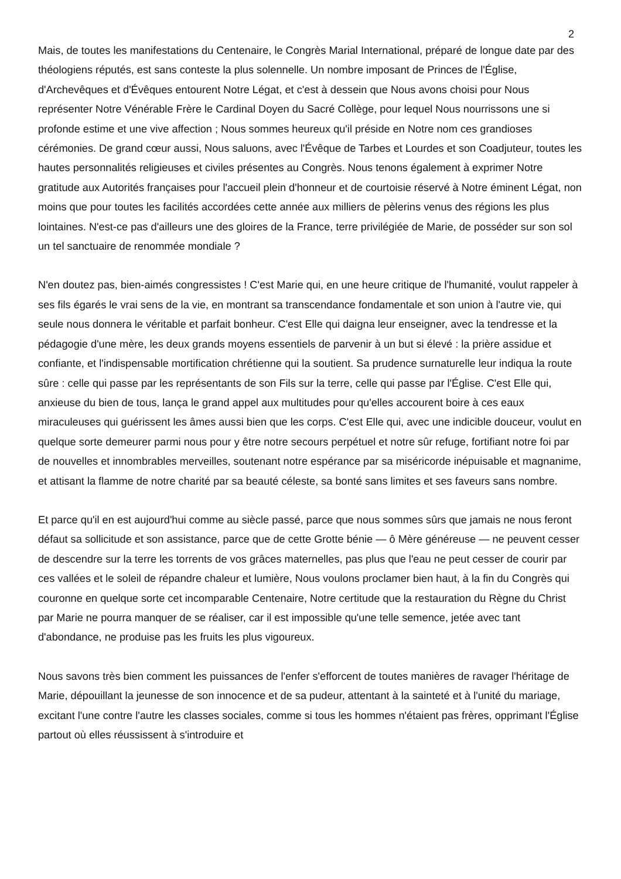2
Mais, de toutes les manifestations du Centenaire, le Congrès Marial International, préparé de longue date par des théologiens réputés, est sans conteste la plus solennelle. Un nombre imposant de Princes de l'Église, d'Archevêques et d'Évêques entourent Notre Légat, et c'est à dessein que Nous avons choisi pour Nous représenter Notre Vénérable Frère le Cardinal Doyen du Sacré Collège, pour lequel Nous nourrissons une si profonde estime et une vive affection ; Nous sommes heureux qu'il préside en Notre nom ces grandioses cérémonies. De grand cœur aussi, Nous saluons, avec l'Évêque de Tarbes et Lourdes et son Coadjuteur, toutes les hautes personnalités religieuses et civiles présentes au Congrès. Nous tenons également à exprimer Notre gratitude aux Autorités françaises pour l'accueil plein d'honneur et de courtoisie réservé à Notre éminent Légat, non moins que pour toutes les facilités accordées cette année aux milliers de pèlerins venus des régions les plus lointaines. N'est-ce pas d'ailleurs une des gloires de la France, terre privilégiée de Marie, de posséder sur son sol un tel sanctuaire de renommée mondiale ?
N'en doutez pas, bien-aimés congressistes ! C'est Marie qui, en une heure critique de l'humanité, voulut rappeler à ses fils égarés le vrai sens de la vie, en montrant sa transcendance fondamentale et son union à l'autre vie, qui seule nous donnera le véritable et parfait bonheur. C'est Elle qui daigna leur enseigner, avec la tendresse et la pédagogie d'une mère, les deux grands moyens essentiels de parvenir à un but si élevé : la prière assidue et confiante, et l'indispensable mortification chrétienne qui la soutient. Sa prudence surnaturelle leur indiqua la route sûre : celle qui passe par les représentants de son Fils sur la terre, celle qui passe par l'Église. C'est Elle qui, anxieuse du bien de tous, lança le grand appel aux multitudes pour qu'elles accourent boire à ces eaux miraculeuses qui guérissent les âmes aussi bien que les corps. C'est Elle qui, avec une indicible douceur, voulut en quelque sorte demeurer parmi nous pour y être notre secours perpétuel et notre sûr refuge, fortifiant notre foi par de nouvelles et innombrables merveilles, soutenant notre espérance par sa miséricorde inépuisable et magnanime, et attisant la flamme de notre charité par sa beauté céleste, sa bonté sans limites et ses faveurs sans nombre.
Et parce qu'il en est aujourd'hui comme au siècle passé, parce que nous sommes sûrs que jamais ne nous feront défaut sa sollicitude et son assistance, parce que de cette Grotte bénie — ô Mère généreuse — ne peuvent cesser de descendre sur la terre les torrents de vos grâces maternelles, pas plus que l'eau ne peut cesser de courir par ces vallées et le soleil de répandre chaleur et lumière, Nous voulons proclamer bien haut, à la fin du Congrès qui couronne en quelque sorte cet incomparable Centenaire, Notre certitude que la restauration du Règne du Christ par Marie ne pourra manquer de se réaliser, car il est impossible qu'une telle semence, jetée avec tant d'abondance, ne produise pas les fruits les plus vigoureux.
Nous savons très bien comment les puissances de l'enfer s'efforcent de toutes manières de ravager l'héritage de Marie, dépouillant la jeunesse de son innocence et de sa pudeur, attentant à la sainteté et à l'unité du mariage, excitant l'une contre l'autre les classes sociales, comme si tous les hommes n'étaient pas frères, opprimant l'Église partout où elles réussissent à s'introduire et